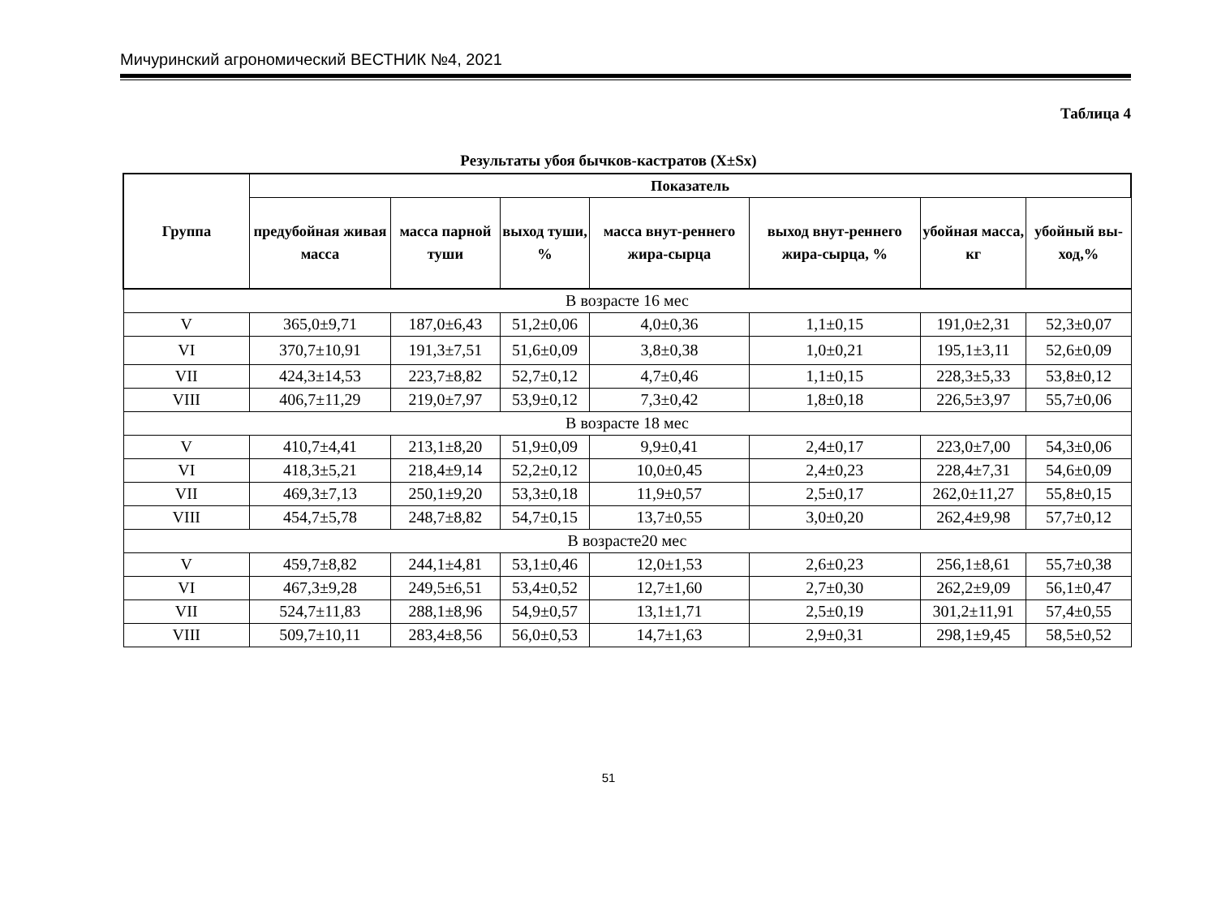Мичуринский агрономический ВЕСТНИК №4, 2021
Таблица 4
Результаты убоя бычков-кастратов (X±Sx)
| Группа | Показатель | | | | | | |
| --- | --- | --- | --- | --- | --- | --- | --- |
| | предубойная живая масса | масса парной туши | выход туши, % | масса внут-реннего жира-сырца | выход внут-реннего жира-сырца, % | убойная масса, кг | убойный вы-ход,% |
| В возрасте 16 мес | | | | | | | |
| V | 365,0±9,71 | 187,0±6,43 | 51,2±0,06 | 4,0±0,36 | 1,1±0,15 | 191,0±2,31 | 52,3±0,07 |
| VI | 370,7±10,91 | 191,3±7,51 | 51,6±0,09 | 3,8±0,38 | 1,0±0,21 | 195,1±3,11 | 52,6±0,09 |
| VII | 424,3±14,53 | 223,7±8,82 | 52,7±0,12 | 4,7±0,46 | 1,1±0,15 | 228,3±5,33 | 53,8±0,12 |
| VIII | 406,7±11,29 | 219,0±7,97 | 53,9±0,12 | 7,3±0,42 | 1,8±0,18 | 226,5±3,97 | 55,7±0,06 |
| В возрасте 18 мес | | | | | | | |
| V | 410,7±4,41 | 213,1±8,20 | 51,9±0,09 | 9,9±0,41 | 2,4±0,17 | 223,0±7,00 | 54,3±0,06 |
| VI | 418,3±5,21 | 218,4±9,14 | 52,2±0,12 | 10,0±0,45 | 2,4±0,23 | 228,4±7,31 | 54,6±0,09 |
| VII | 469,3±7,13 | 250,1±9,20 | 53,3±0,18 | 11,9±0,57 | 2,5±0,17 | 262,0±11,27 | 55,8±0,15 |
| VIII | 454,7±5,78 | 248,7±8,82 | 54,7±0,15 | 13,7±0,55 | 3,0±0,20 | 262,4±9,98 | 57,7±0,12 |
| В возрасте20 мес | | | | | | | |
| V | 459,7±8,82 | 244,1±4,81 | 53,1±0,46 | 12,0±1,53 | 2,6±0,23 | 256,1±8,61 | 55,7±0,38 |
| VI | 467,3±9,28 | 249,5±6,51 | 53,4±0,52 | 12,7±1,60 | 2,7±0,30 | 262,2±9,09 | 56,1±0,47 |
| VII | 524,7±11,83 | 288,1±8,96 | 54,9±0,57 | 13,1±1,71 | 2,5±0,19 | 301,2±11,91 | 57,4±0,55 |
| VIII | 509,7±10,11 | 283,4±8,56 | 56,0±0,53 | 14,7±1,63 | 2,9±0,31 | 298,1±9,45 | 58,5±0,52 |
51